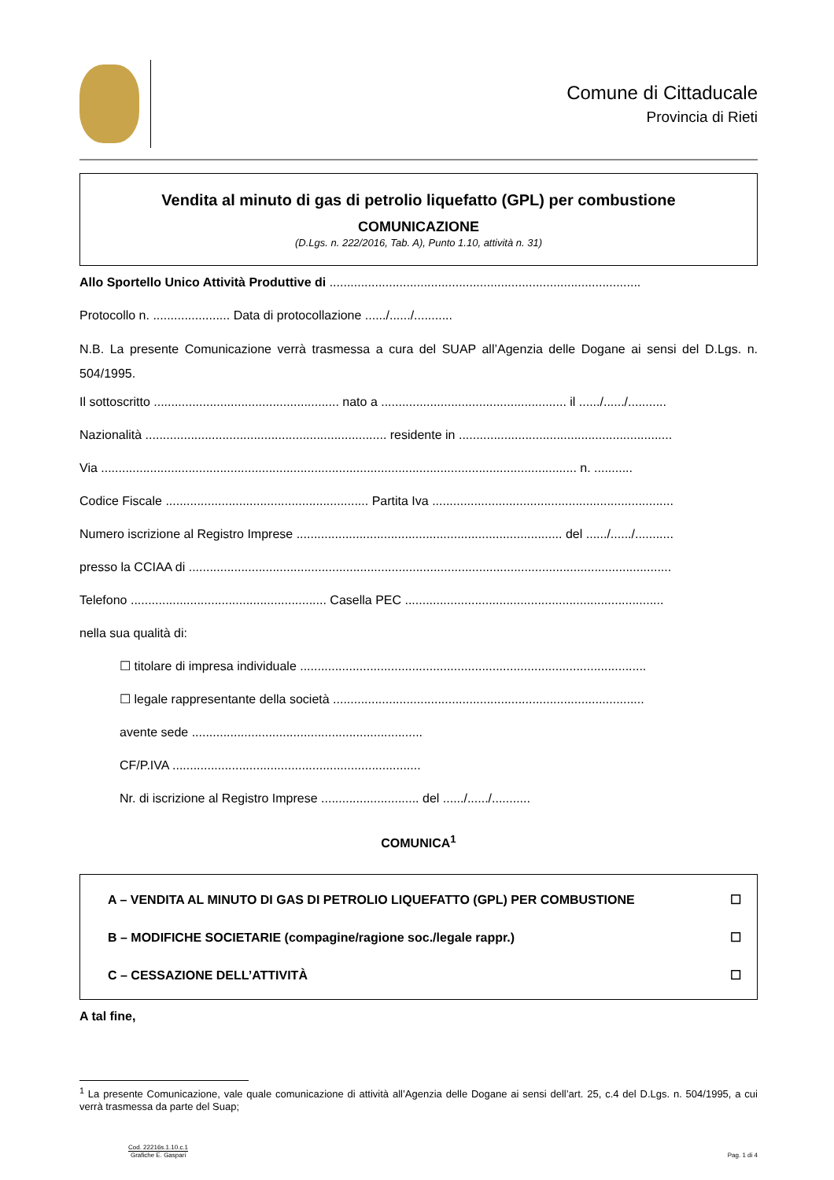Comune di Cittaducale
Provincia di Rieti
Vendita al minuto di gas di petrolio liquefatto (GPL) per combustione
COMUNICAZIONE
(D.Lgs. n. 222/2016, Tab. A), Punto 1.10, attività n. 31)
Allo Sportello Unico Attività Produttive di .........................................................................................
Protocollo n. ...................... Data di protocollazione ....../....../...........
N.B. La presente Comunicazione verrà trasmessa a cura del SUAP all’Agenzia delle Dogane ai sensi del D.Lgs. n. 504/1995.
Il sottoscritto ..................................................... nato a ..................................................... il ....../....../...........
Nazionalità ..................................................................... residente in .............................................................
Via ........................................................................................................................................ n. ...........
Codice Fiscale .......................................................... Partita Iva .....................................................................
Numero iscrizione al Registro Imprese ............................................................................ del ....../....../...........
presso la CCIAA di ..........................................................................................................................................
Telefono ........................................................ Casella PEC ..........................................................................
nella sua qualità di:
☐ titolare di impresa individuale ...................................................................................................
☐ legale rappresentante della società .........................................................................................
avente sede ..................................................................
CF/P.IVA .......................................................................
Nr. di iscrizione al Registro Imprese ............................ del ....../....../...........
COMUNICA<sup>1</sup>
A – VENDITA AL MINUTO DI GAS DI PETROLIO LIQUEFATTO (GPL) PER COMBUSTIONE ☐
B – MODIFICHE SOCIETARIE (compagine/ragione soc./legale rappr.) ☐
C – CESSAZIONE DELL’ATTIVITÀ ☐
A tal fine,
<sup>1</sup> La presente Comunicazione, vale quale comunicazione di attività all’Agenzia delle Dogane ai sensi dell’art. 25, c.4 del D.Lgs. n. 504/1995, a cui verrà trasmessa da parte del Suap;
Cod. 22216s.1.10.c.1
Grafiche E. Gaspari
Pag. 1 di 4